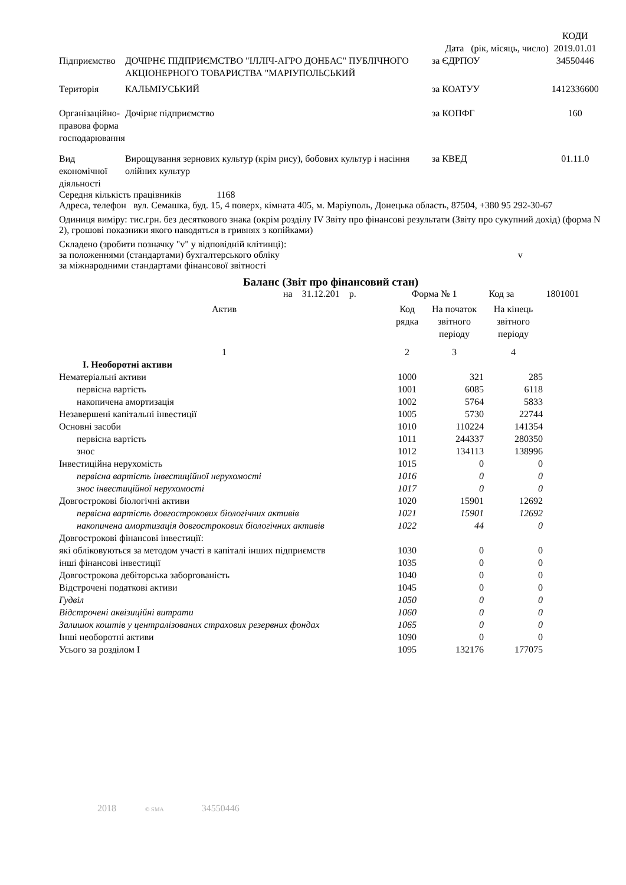| | | | КОДИ |
| | | Дата (рік, місяць, число) | 2019.01.01 |
| Підприємство | ДОЧІРНЄ ПІДПРИЄМСТВО "ІЛЛІЧ-АГРО ДОНБАС" ПУБЛІЧНОГО АКЦІОНЕРНОГО ТОВАРИСТВА "МАРІУПОЛЬСЬКИЙ | за ЄДРПОУ | 34550446 |
| Територія | КАЛЬМІУСЬКИЙ | за КОАТУУ | 1412336600 |
| Організаційно-правова форма господарювання | Дочірнє підприємство | за КОПФГ | 160 |
| Вид економічної діяльності | Вирощування зернових культур (крім рису), бобових культур і насіння олійних культур | за КВЕД | 01.11.0 |
Середня кількість працівників 1168
Адреса, телефон вул. Семашка, буд. 15, 4 поверх, кімната 405, м. Маріуполь, Донецька область, 87504, +380 95 292-30-67
Одиниця виміру: тис.грн. без десяткового знака (окрім розділу IV Звіту про фінансові результати (Звіту про сукупний дохід) (форма N 2), грошові показники якого наводяться в гривнях з копійками)
Складено (зробити позначку "v" у відповідній клітинці):
за положеннями (стандартами) бухгалтерського обліку v
за міжнародними стандартами фінансової звітності
Баланс (Звіт про фінансовий стан)
на 31.12.201 р. Форма № 1 Код за 1801001
| Актив | Код рядка | На початок звітного періоду | На кінець звітного періоду |
| --- | --- | --- | --- |
| 1 | 2 | 3 | 4 |
| І. Необоротні активи | | | |
| Нематеріальні активи | 1000 | 321 | 285 |
| первісна вартість | 1001 | 6085 | 6118 |
| накопичена амортизація | 1002 | 5764 | 5833 |
| Незавершені капітальні інвестиції | 1005 | 5730 | 22744 |
| Основні засоби | 1010 | 110224 | 141354 |
| первісна вартість | 1011 | 244337 | 280350 |
| знос | 1012 | 134113 | 138996 |
| Інвестиційна нерухомість | 1015 | 0 | 0 |
| первісна вартість інвестиційної нерухомості | 1016 | 0 | 0 |
| знос інвестиційної нерухомості | 1017 | 0 | 0 |
| Довгострокові біологічні активи | 1020 | 15901 | 12692 |
| первісна вартість довгострокових біологічних активів | 1021 | 15901 | 12692 |
| накопичена амортизація довгострокових біологічних активів | 1022 | 44 | 0 |
| Довгострокові фінансові інвестиції: | | | |
| які обліковуються за методом участі в капіталі інших підприємств | 1030 | 0 | 0 |
| інші фінансові інвестиції | 1035 | 0 | 0 |
| Довгострокова дебіторська заборгованість | 1040 | 0 | 0 |
| Відстрочені податкові активи | 1045 | 0 | 0 |
| Гудвіл | 1050 | 0 | 0 |
| Відстрочені аквізиційні витрати | 1060 | 0 | 0 |
| Залишок коштів у централізованих страхових резервних фондах | 1065 | 0 | 0 |
| Інші необоротні активи | 1090 | 0 | 0 |
| Усього за розділом І | 1095 | 132176 | 177075 |
2018 © SMA 34550446